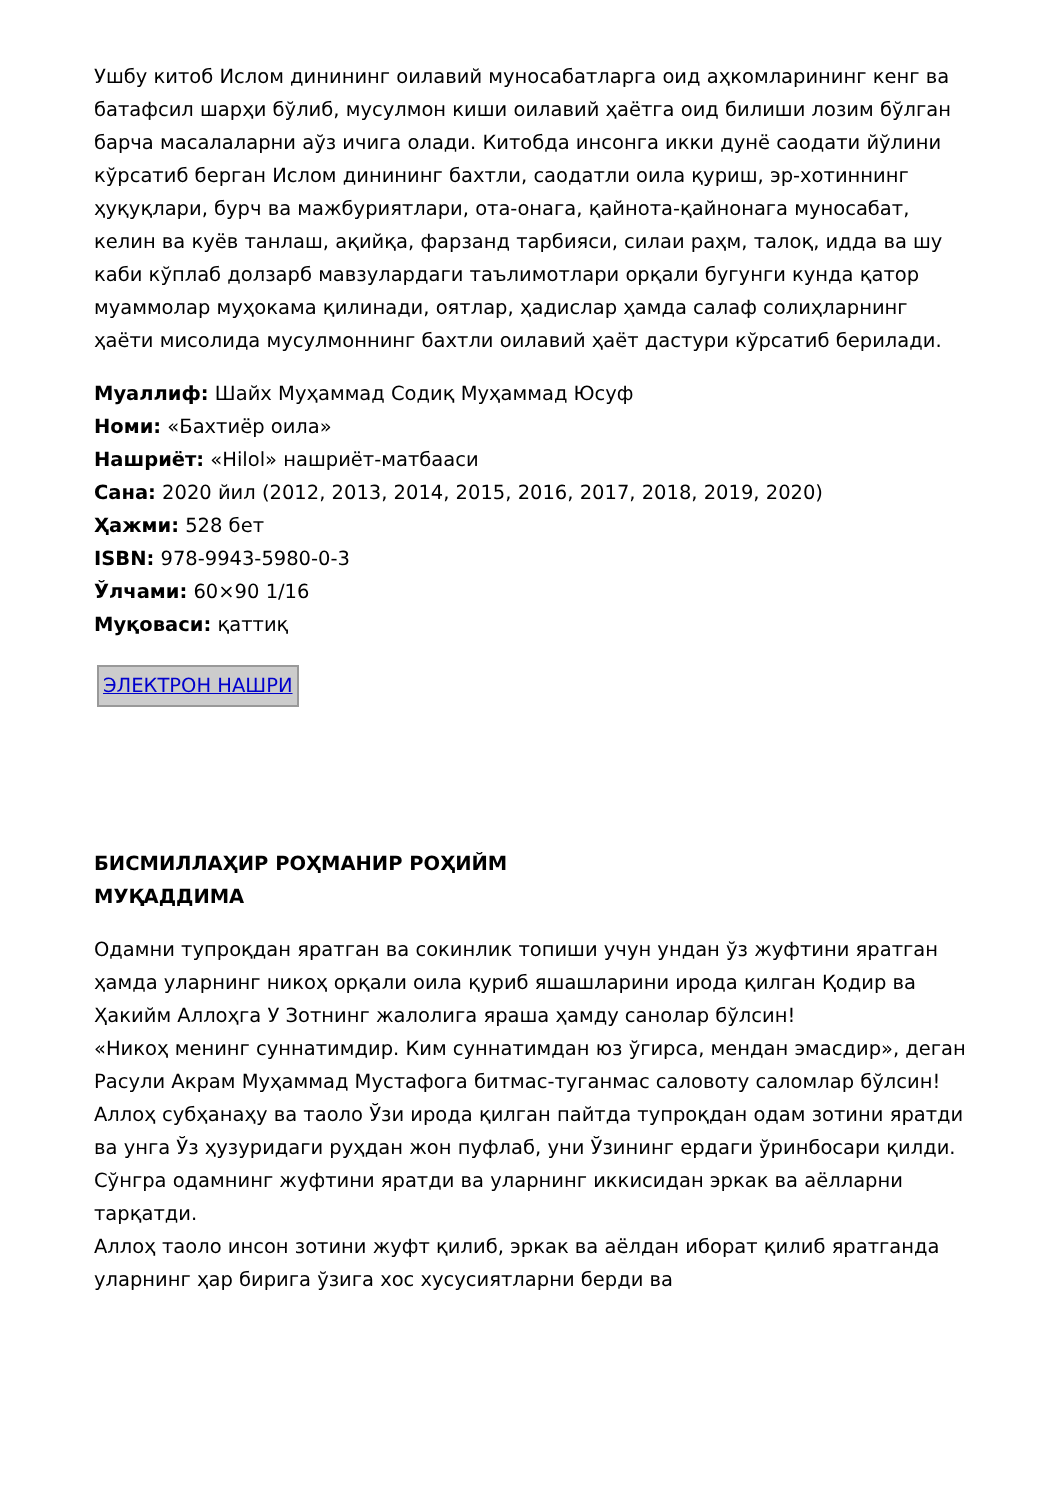Ушбу китоб Ислом динининг оилавий муносабатларга оид аҳкомларининг кенг ва батафсил шарҳи бўлиб, мусулмон киши оилавий ҳаётга оид билиши лозим бўлган барча масалаларни аўз ичига олади. Китобда инсонга икки дунё саодати йўлини кўрсатиб берган Ислом динининг бахтли, саодатли оила қуриш, эр-хотиннинг ҳуқуқлари, бурч ва мажбуриятлари, ота-онага, қайнота-қайнонага муносабат, келин ва куёв танлаш, ақийқа, фарзанд тарбияси, силаи раҳм, талоқ, идда ва шу каби кўплаб долзарб мавзулардаги таълимотлари орқали бугунги кунда қатор муаммолар муҳокама қилинади, оятлар, ҳадислар ҳамда салаф солиҳларнинг ҳаёти мисолида мусулмоннинг бахтли оилавий ҳаёт дастури кўрсатиб берилади.
Муаллиф: Шайх Муҳаммад Содиқ Муҳаммад Юсуф
Номи: «Бахтиёр оила»
Нашриёт: «Hilol» нашриёт-матбааси
Сана: 2020 йил (2012, 2013, 2014, 2015, 2016, 2017, 2018, 2019, 2020)
Ҳажми: 528 бет
ISBN: 978-9943-5980-0-3
Ўлчами: 60×90 1/16
Муқоваси: қаттиқ
ЭЛЕКТРОН НАШРИ
БИСМИЛЛАҲИР РОҲМАНИР РОҲИЙМ
МУҚАДДИМА
Одамни тупроқдан яратган ва сокинлик топиши учун ундан ўз жуфтини яратган ҳамда уларнинг никоҳ орқали оила қуриб яшашларини ирода қилган Қодир ва Ҳакийм Аллоҳга У Зотнинг жалолига яраша ҳамду санолар бўлсин!
«Никоҳ менинг суннатимдир. Ким суннатимдан юз ўгирса, мендан эмасдир», деган Расули Акрам Муҳаммад Мустафога битмас-туганмас саловоту саломлар бўлсин!
Аллоҳ субҳанаҳу ва таоло Ўзи ирода қилган пайтда тупроқдан одам зотини яратди ва унга Ўз ҳузуридаги руҳдан жон пуфлаб, уни Ўзининг ердаги ўринбосари қилди. Сўнгра одамнинг жуфтини яратди ва уларнинг иккисидан эркак ва аёлларни тарқатди.
Аллоҳ таоло инсон зотини жуфт қилиб, эркак ва аёлдан иборат қилиб яратганда уларнинг ҳар бирига ўзига хос хусусиятларни берди ва